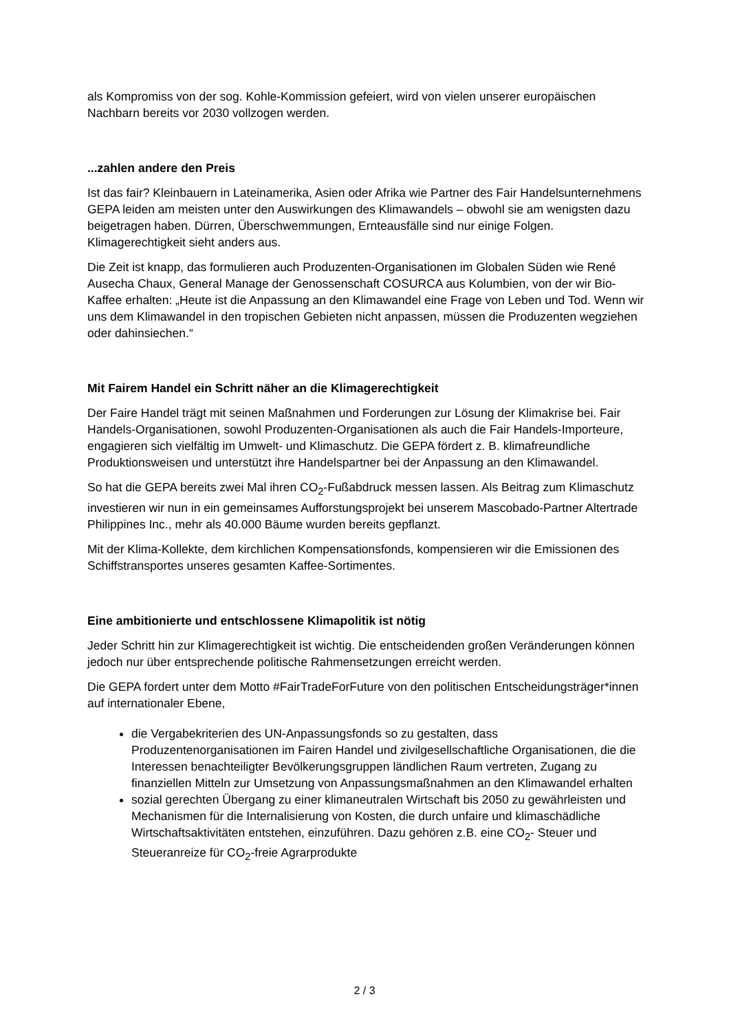als Kompromiss von der sog. Kohle-Kommission gefeiert, wird von vielen unserer europäischen Nachbarn bereits vor 2030 vollzogen werden.
...zahlen andere den Preis
Ist das fair? Kleinbauern in Lateinamerika, Asien oder Afrika wie Partner des Fair Handelsunternehmens GEPA leiden am meisten unter den Auswirkungen des Klimawandels – obwohl sie am wenigsten dazu beigetragen haben. Dürren, Überschwemmungen, Ernteausfälle sind nur einige Folgen. Klimagerechtigkeit sieht anders aus.
Die Zeit ist knapp, das formulieren auch Produzenten-Organisationen im Globalen Süden wie René Ausecha Chaux, General Manage der Genossenschaft COSURCA aus Kolumbien, von der wir Bio-Kaffee erhalten: „Heute ist die Anpassung an den Klimawandel eine Frage von Leben und Tod. Wenn wir uns dem Klimawandel in den tropischen Gebieten nicht anpassen, müssen die Produzenten wegziehen oder dahinsiechen.“
Mit Fairem Handel ein Schritt näher an die Klimagerechtigkeit
Der Faire Handel trägt mit seinen Maßnahmen und Forderungen zur Lösung der Klimakrise bei. Fair Handels-Organisationen, sowohl Produzenten-Organisationen als auch die Fair Handels-Importeure, engagieren sich vielfältig im Umwelt- und Klimaschutz. Die GEPA fördert z. B. klimafreundliche Produktionsweisen und unterstützt ihre Handelspartner bei der Anpassung an den Klimawandel.
So hat die GEPA bereits zwei Mal ihren CO<sub>2</sub>-Fußabdruck messen lassen. Als Beitrag zum Klimaschutz investieren wir nun in ein gemeinsames Aufforstungsprojekt bei unserem Mascobado-Partner Altertrade Philippines Inc., mehr als 40.000 Bäume wurden bereits gepflanzt.
Mit der Klima-Kollekte, dem kirchlichen Kompensationsfonds, kompensieren wir die Emissionen des Schiffstransportes unseres gesamten Kaffee-Sortimentes.
Eine ambitionierte und entschlossene Klimapolitik ist nötig
Jeder Schritt hin zur Klimagerechtigkeit ist wichtig. Die entscheidenden großen Veränderungen können jedoch nur über entsprechende politische Rahmensetzungen erreicht werden.
Die GEPA fordert unter dem Motto #FairTradeForFuture von den politischen Entscheidungsträger*innen auf internationaler Ebene,
die Vergabekriterien des UN-Anpassungsfonds so zu gestalten, dass Produzentenorganisationen im Fairen Handel und zivilgesellschaftliche Organisationen, die die Interessen benachteiligter Bevölkerungsgruppen ländlichen Raum vertreten, Zugang zu finanziellen Mitteln zur Umsetzung von Anpassungsmaßnahmen an den Klimawandel erhalten
sozial gerechten Übergang zu einer klimaneutralen Wirtschaft bis 2050 zu gewährleisten und Mechanismen für die Internalisierung von Kosten, die durch unfaire und klimaschädliche Wirtschaftsaktivitäten entstehen, einzuführen. Dazu gehören z.B. eine CO<sub>2</sub>- Steuer und Steueranreize für CO<sub>2</sub>-freie Agrarprodukte
2 / 3